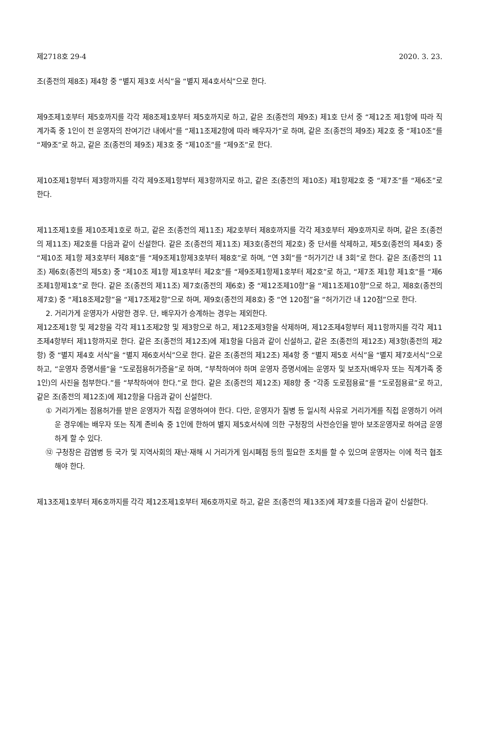제2718호 29-4 2020. 3. 23.
조(종전의 제8조) 제4항 중 “별지 제3호 서식”을 “별지 제4호서식”으로 한다.
제9조제1호부터 제5호까지를 각각 제8조제1호부터 제5호까지로 하고, 같은 조(종전의 제9조) 제1호 단서 중 “제12조 제1항에 따라 직계가족 중 1인이 전 운영자의 잔여기간 내에서”를 “제11조제2항에 따라 배우자가”로 하며, 같은 조(종전의 제9조) 제2호 중 “제10조”를 “제9조”로 하고, 같은 조(종전의 제9조) 제3호 중 “제10조”를 “제9조”로 한다.
제10조제1항부터 제3항까지를 각각 제9조제1항부터 제3항까지로 하고, 같은 조(종전의 제10조) 제1항제2호 중 “제7조”를 “제6조”로 한다.
제11조제1호를 제10조제1호로 하고, 같은 조(종전의 제11조) 제2호부터 제8호까지를 각각 제3호부터 제9호까지로 하며, 같은 조(종전의 제11조) 제2호를 다음과 같이 신설한다. 같은 조(종전의 제11조) 제3호(종전의 제2호) 중 단서를 삭제하고, 제5호(종전의 제4호) 중 “제10조 제1항 제3호부터 제8호”를 “제9조제1항제3호부터 제8호”로 하며, “연 3회”를 “허가기간 내 3회”로 한다. 같은 조(종전의 11조) 제6호(종전의 제5호) 중 “제10조 제1항 제1호부터 제2호”를 “제9조제1항제1호부터 제2호”로 하고, “제7조 제1항 제1호”를 “제6조제1항제1호”로 한다. 같은 조(종전의 제11조) 제7호(종전의 제6호) 중 “제12조제10항”을 “제11조제10항”으로 하고, 제8호(종전의 제7호) 중 “제18조제2항”을 “제17조제2항”으로 하며, 제9호(종전의 제8호) 중 “연 120점”을 “허가기간 내 120점”으로 한다.
2. 거리가게 운영자가 사망한 경우. 단, 배우자가 승계하는 경우는 제외한다.
제12조제1항 및 제2항을 각각 제11조제2항 및 제3항으로 하고, 제12조제3항을 삭제하며, 제12조제4항부터 제11항까지를 각각 제11조제4항부터 제11항까지로 한다. 같은 조(종전의 제12조)에 제1항을 다음과 같이 신설하고, 같은 조(종전의 제12조) 제3항(종전의 제2항) 중 “별지 제4호 서식”을 “별지 제6호서식”으로 한다. 같은 조(종전의 제12조) 제4항 중 “별지 제5호 서식”을 “별지 제7호서식”으로 하고, “운영자 증명서를”을 “도로점용허가증을”로 하며, “부착하여야 하며 운영자 증명서에는 운영자 및 보조자(배우자 또는 직계가족 중 1인)의 사진을 첨부한다.”를 “부착하여야 한다.”로 한다. 같은 조(종전의 제12조) 제8항 중 “각종 도로점용료”를 “도로점용료”로 하고, 같은 조(종전의 제12조)에 제12항을 다음과 같이 신설한다.
① 거리가게는 점용허가를 받은 운영자가 직접 운영하여야 한다. 다만, 운영자가 질병 등 일시적 사유로 거리가게를 직접 운영하기 어려운 경우에는 배우자 또는 직계 존비속 중 1인에 한하여 별지 제5호서식에 의한 구청장의 사전승인을 받아 보조운영자로 하여금 운영하게 할 수 있다.
⑫ 구청장은 감염병 등 국가 및 지역사회의 재난·재해 시 거리가게 임시폐점 등의 필요한 조치를 할 수 있으며 운영자는 이에 적극 협조해야 한다.
제13조제1호부터 제6호까지를 각각 제12조제1호부터 제6호까지로 하고, 같은 조(종전의 제13조)에 제7호를 다음과 같이 신설한다.